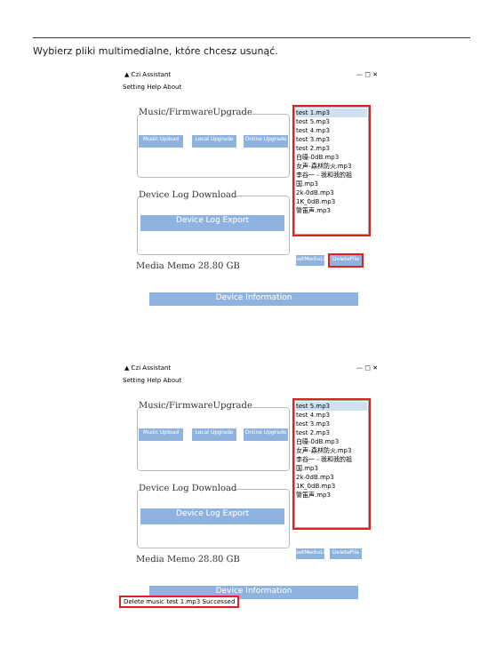Wybierz pliki multimedialne, które chcesz usunąć.
▲ Czi Assistant — □ ✕
Setting Help About
Music/FirmwareUpgrade
Music Upload Local Upgrade
Online Upgrade
Device Log Download
Device Log Export
Media Memo 28.80 GB
Device Information
test 1.mp3
test 5.mp3
test 4.mp3
test 3.mp3
test 2.mp3
白噪-0dB.mp3
女声-森林防火.mp3
李谷一 - 我和我的祖国.mp3
2k-0dB.mp3
1K_0dB.mp3
警笛声.mp3
setMediaList
DeleteFile
▲ Czi Assistant — □ ✕
Setting Help About
Music/FirmwareUpgrade
Music Upload Local Upgrade
Online Upgrade
Device Log Download
Device Log Export
Media Memo 28.80 GB
Device Information
test 5.mp3
test 4.mp3
test 3.mp3
test 2.mp3
白噪-0dB.mp3
女声-森林防火.mp3
李谷一 - 我和我的祖国.mp3
2k-0dB.mp3
1K_0dB.mp3
警笛声.mp3
setMediaList
DeleteFile
Delete music test 1.mp3 Successed